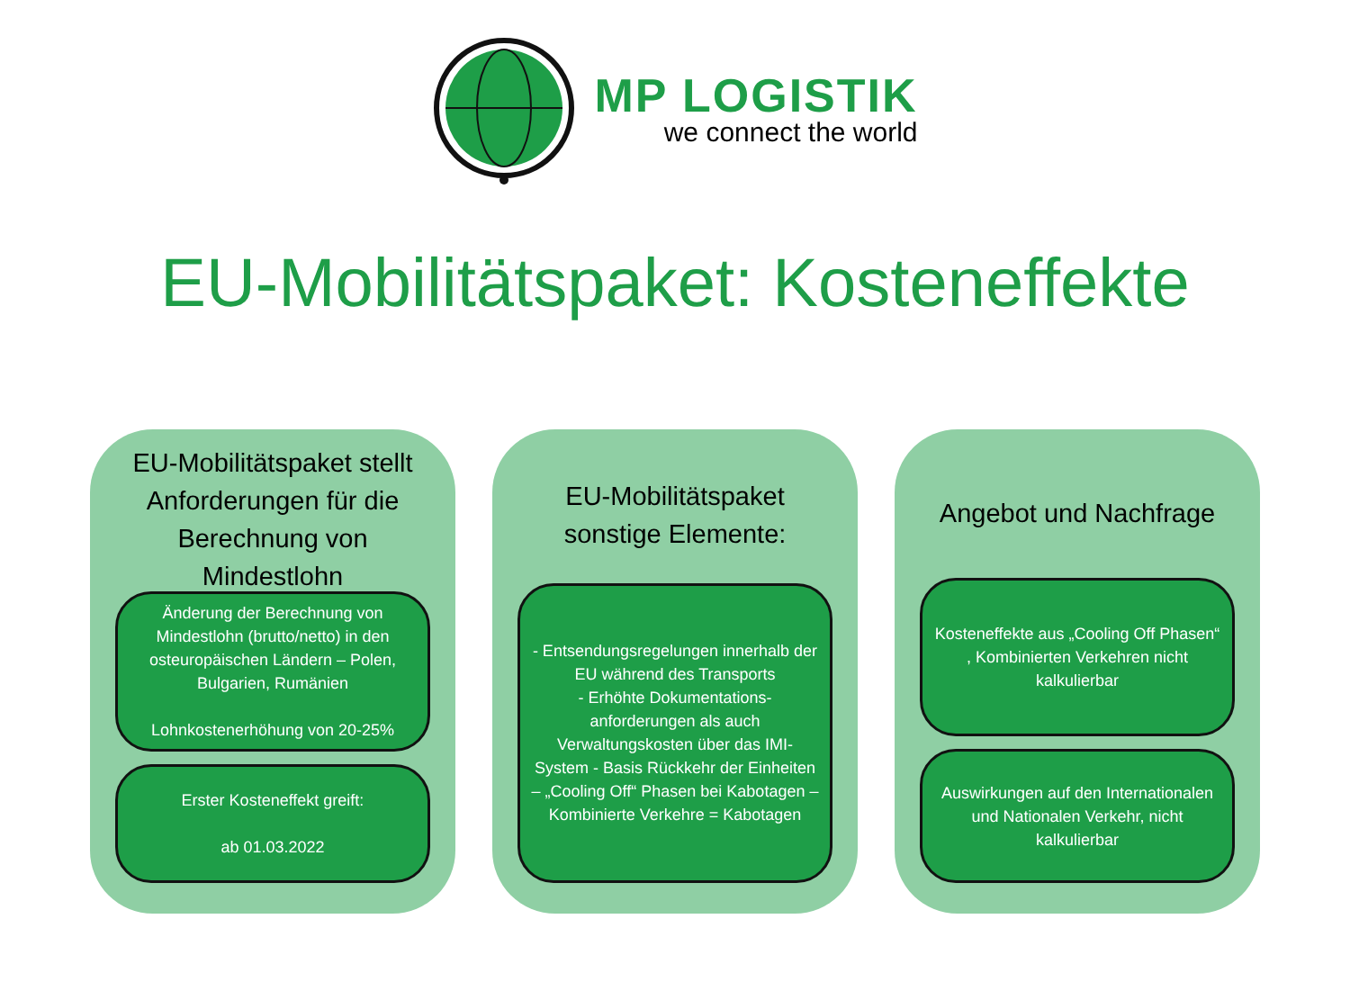MP LOGISTIK
we connect the world
EU-Mobilitätspaket: Kosteneffekte
EU-Mobilitätspaket stellt Anforderungen für die Berechnung von Mindestlohn
Änderung der Berechnung von Mindestlohn (brutto/netto) in den osteuropäischen Ländern – Polen, Bulgarien, Rumänien
Lohnkostenerhöhung von 20-25%
Erster Kosteneffekt greift:
ab 01.03.2022
EU-Mobilitätspaket sonstige Elemente:
- Entsendungsregelungen innerhalb der EU während des Transports
- Erhöhte Dokumentations-anforderungen als auch Verwaltungskosten über das IMI-System - Basis Rückkehr der Einheiten – „Cooling Off“ Phasen bei Kabotagen – Kombinierte Verkehre = Kabotagen
Angebot und Nachfrage
Kosteneffekte aus „Cooling Off Phasen“ , Kombinierten Verkehren nicht kalkulierbar
Auswirkungen auf den Internationalen und Nationalen Verkehr, nicht kalkulierbar